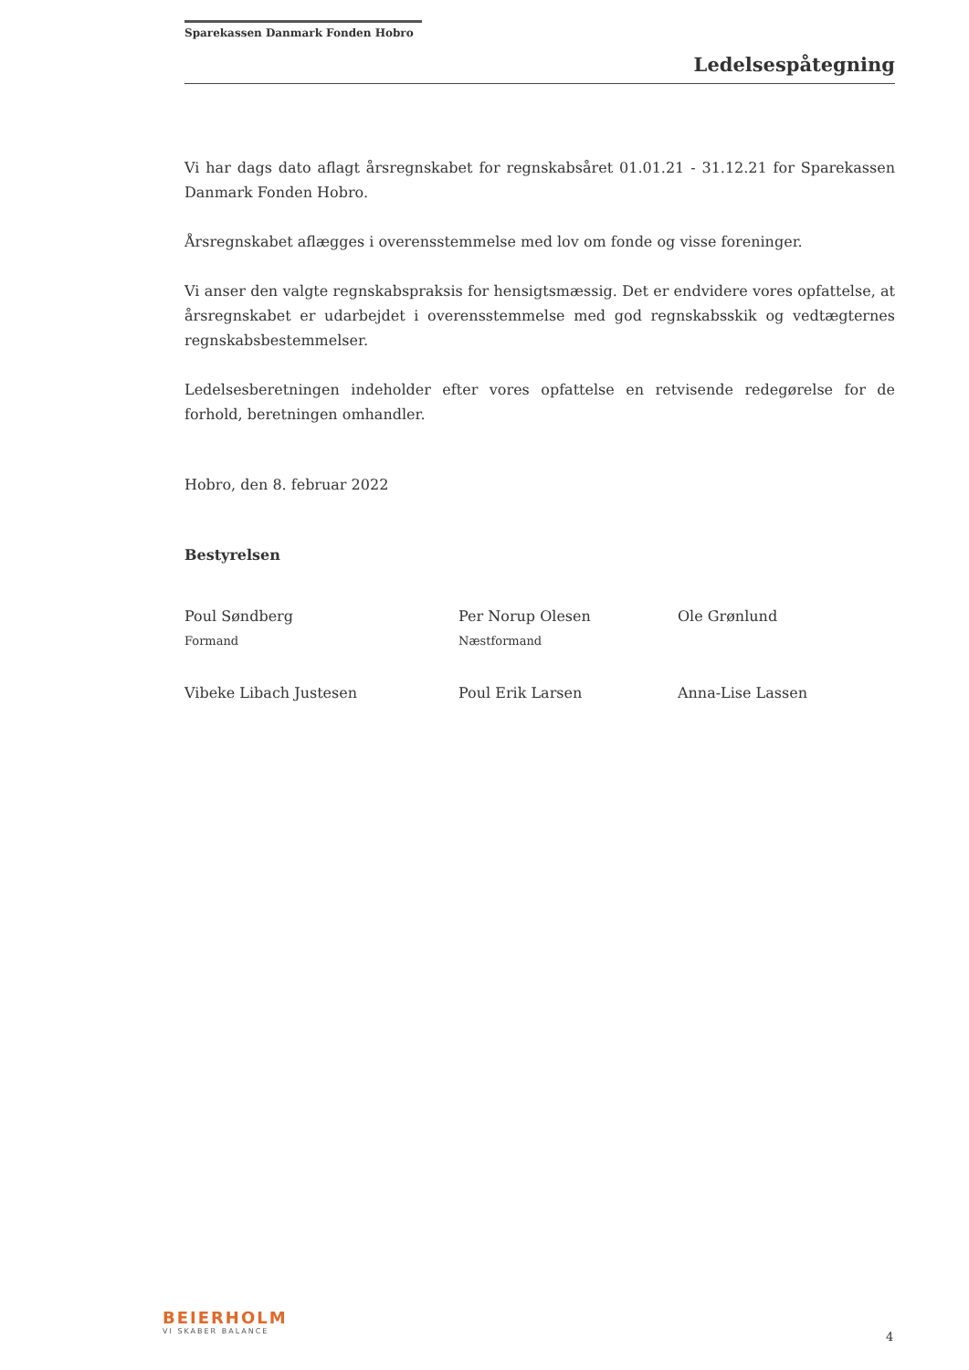Sparekassen Danmark Fonden Hobro
Ledelsespåtegning
Vi har dags dato aflagt årsregnskabet for regnskabsåret 01.01.21 - 31.12.21 for Sparekassen Danmark Fonden Hobro.
Årsregnskabet aflægges i overensstemmelse med lov om fonde og visse foreninger.
Vi anser den valgte regnskabspraksis for hensigtsmæssig. Det er endvidere vores opfattelse, at årsregnskabet er udarbejdet i overensstemmelse med god regnskabsskik og vedtægternes regnskabsbestemmelser.
Ledelsesberetningen indeholder efter vores opfattelse en retvisende redegørelse for de forhold, beretningen omhandler.
Hobro, den 8. februar 2022
Bestyrelsen
Poul Søndberg
Formand
Per Norup Olesen
Næstformand
Ole Grønlund
Vibeke Libach Justesen
Poul Erik Larsen
Anna-Lise Lassen
BEIERHOLM
VI SKABER BALANCE
4